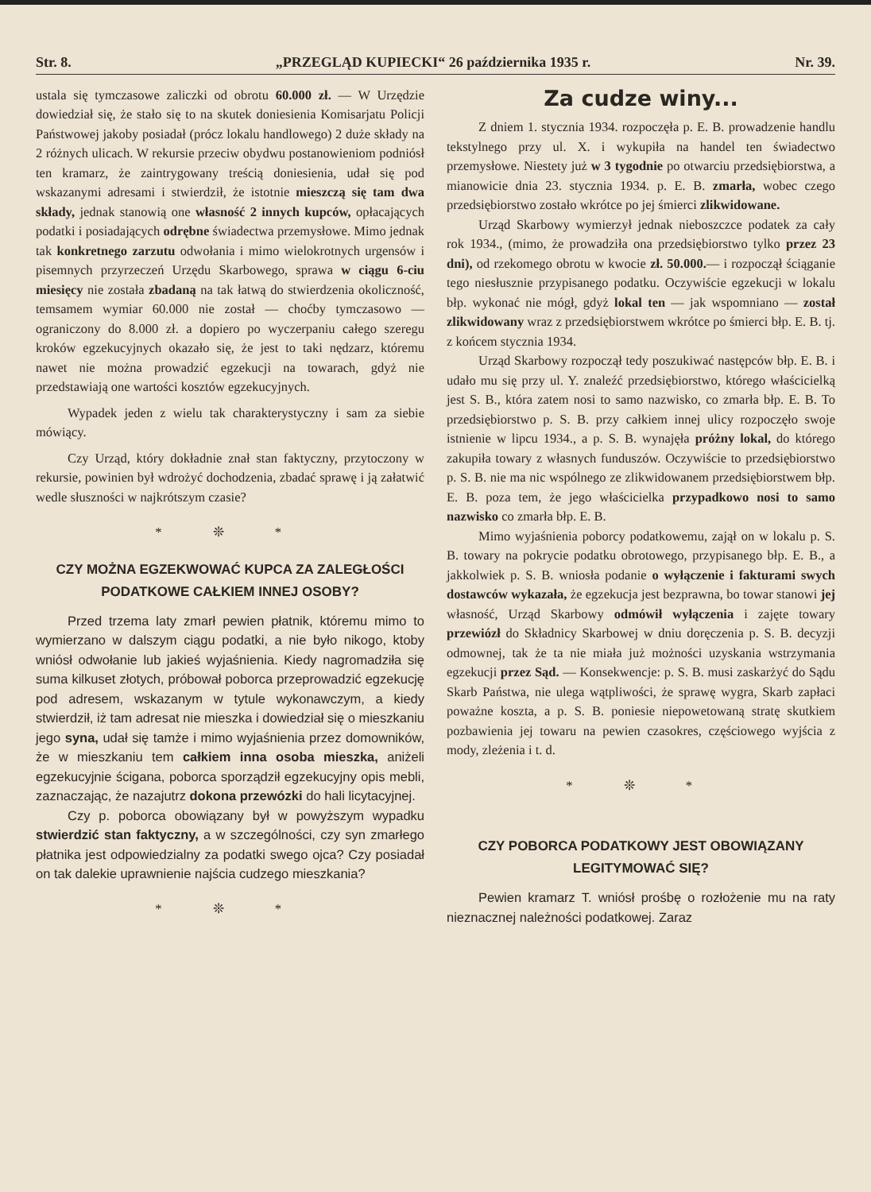Str. 8. „PRZEGLĄD KUPIECKI“ 26 października 1935 r. Nr. 39.
ustala się tymczasowe zaliczki od obrotu 60.000 zł. — W Urzędzie dowiedział się, że stało się to na skutek doniesienia Komisarjatu Policji Państwowej jakoby posiadał (prócz lokalu handlowego) 2 duże składy na 2 różnych ulicach. W rekursie przeciw obydwu postanowieniom podniósł ten kramarz, że zaintrygowany treścią doniesienia, udał się pod wskazanymi adresami i stwierdził, że istotnie mieszczą się tam dwa składy, jednak stanowią one własność 2 innych kupców, opłacających podatki i posiadających odrębne świadectwa przemysłowe. Mimo jednak tak konkretnego zarzutu odwołania i mimo wielokrotnych urgensów i pisemnych przyrzeczeń Urzędu Skarbowego, sprawa w ciągu 6-ciu miesięcy nie została zbadaną na tak łatwą do stwierdzenia okoliczność, temsamem wymiar 60.000 nie został — choćby tymczasowo — ograniczony do 8.000 zł. a dopiero po wyczerpaniu całego szeregu kroków egzekucyjnych okazało się, że jest to taki nędzarz, któremu nawet nie można prowadzić egzekucji na towarach, gdyż nie przedstawiają one wartości kosztów egzekucyjnych.
Wypadek jeden z wielu tak charakterystyczny i sam za siebie mówiący.
Czy Urząd, który dokładnie znał stan faktyczny, przytoczony w rekursie, powinien był wdrożyć dochodzenia, zbadać sprawę i ją załatwić wedle słuszności w najkrótszym czasie?
* ❊ *
CZY MOŻNA EGZEKWOWAĆ KUPCA ZA ZALEGŁOŚCI PODATKOWE CAŁKIEM INNEJ OSOBY?
Przed trzema laty zmarł pewien płatnik, któremu mimo to wymierzano w dalszym ciągu podatki, a nie było nikogo, ktoby wniósł odwołanie lub jakieś wyjaśnienia. Kiedy nagromadziła się suma kilkuset złotych, próbował poborca przeprowadzić egzekucję pod adresem, wskazanym w tytule wykonawczym, a kiedy stwierdził, iż tam adresat nie mieszka i dowiedział się o mieszkaniu jego syna, udał się tamże i mimo wyjaśnienia przez domowników, że w mieszkaniu tem całkiem inna osoba mieszka, aniżeli egzekucyjnie ścigana, poborca sporządził egzekucyjny opis mebli, zaznaczając, że nazajutrz dokona przewózki do hali licytacyjnej.
Czy p. poborca obowiązany był w powyższym wypadku stwierdzić stan faktyczny, a w szczególności, czy syn zmarłego płatnika jest odpowiedzialny za podatki swego ojca? Czy posiadał on tak dalekie uprawnienie najścia cudzego mieszkania?
* ❊ *
Za cudze winy...
Z dniem 1. stycznia 1934. rozpoczęła p. E. B. prowadzenie handlu tekstylnego przy ul. X. i wykupiła na handel ten świadectwo przemysłowe. Niestety już w 3 tygodnie po otwarciu przedsiębiorstwa, a mianowicie dnia 23. stycznia 1934. p. E. B. zmarła, wobec czego przedsiębiorstwo zostało wkrótce po jej śmierci zlikwidowane.
Urząd Skarbowy wymierzył jednak nieboszczce podatek za cały rok 1934., (mimo, że prowadziła ona przedsiębiorstwo tylko przez 23 dni), od rzekomego obrotu w kwocie zł. 50.000.— i rozpoczął ściąganie tego niesłusznie przypisanego podatku. Oczywiście egzekucji w lokalu błp. wykonać nie mógł, gdyż lokal ten — jak wspomniano — został zlikwidowany wraz z przedsiębiorstwem wkrótce po śmierci błp. E. B. tj. z końcem stycznia 1934.
Urząd Skarbowy rozpoczął tedy poszukiwać następców błp. E. B. i udało mu się przy ul. Y. znaleźć przedsiębiorstwo, którego właścicielką jest S. B., która zatem nosi to samo nazwisko, co zmarła błp. E. B. To przedsiębiorstwo p. S. B. przy całkiem innej ulicy rozpoczęło swoje istnienie w lipcu 1934., a p. S. B. wynajęła próżny lokal, do którego zakupiła towary z własnych funduszów. Oczywiście to przedsiębiorstwo p. S. B. nie ma nic wspólnego ze zlikwidowanem przedsiębiorstwem błp. E. B. poza tem, że jego właścicielka przypadkowo nosi to samo nazwisko co zmarła błp. E. B.
Mimo wyjaśnienia poborcy podatkowemu, zajął on w lokalu p. S. B. towary na pokrycie podatku obrotowego, przypisanego błp. E. B., a jakkolwiek p. S. B. wniosła podanie o wyłączenie i fakturami swych dostawców wykazała, że egzekucja jest bezprawna, bo towar stanowi jej własność, Urząd Skarbowy odmówił wyłączenia i zajęte towary przewiózł do Składnicy Skarbowej w dniu doręczenia p. S. B. decyzji odmownej, tak że ta nie miała już możności uzyskania wstrzymania egzekucji przez Sąd. — Konsekwencje: p. S. B. musi zaskarżyć do Sądu Skarb Państwa, nie ulega wątpliwości, że sprawę wygra, Skarb zapłaci poważne koszta, a p. S. B. poniesie niepowetowaną stratę skutkiem pozbawienia jej towaru na pewien czasokres, częściowego wyjścia z mody, zleżenia i t. d.
* ❊ *
CZY POBORCA PODATKOWY JEST OBOWIĄZANY LEGITYMOWAĆ SIĘ?
Pewien kramarz T. wniósł prośbę o rozłożenie mu na raty nieznacznej należności podatkowej. Zaraz